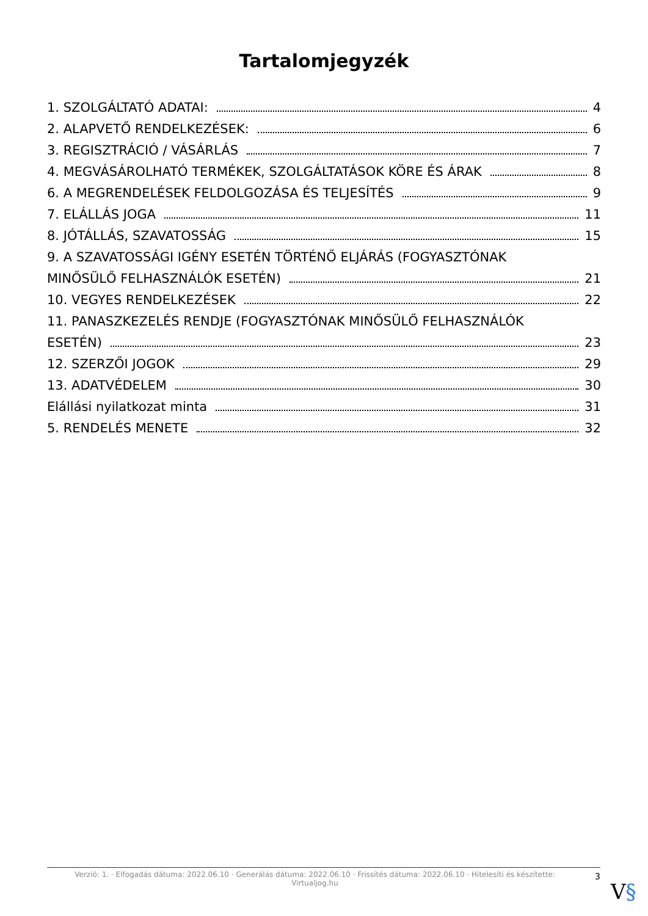Tartalomjegyzék
1. SZOLGÁLTATÓ ADATAI: 4
2. ALAPVETŐ RENDELKEZÉSEK: 6
3. REGISZTRÁCIÓ / VÁSÁRLÁS 7
4. MEGVÁSÁROLHATÓ TERMÉKEK, SZOLGÁLTATÁSOK KÖRE ÉS ÁRAK 8
6. A MEGRENDELÉSEK FELDOLGOZÁSA ÉS TELJESÍTÉS 9
7. ELÁLLÁS JOGA 11
8. JÓTÁLLÁS, SZAVATOSSÁG 15
9. A SZAVATOSSÁGI IGÉNY ESETÉN TÖRTÉNŐ ELJÁRÁS (FOGYASZTÓNAK
MINŐSÜLŐ FELHASZNÁLÓK ESETÉN) 21
10. VEGYES RENDELKEZÉSEK 22
11. PANASZKEZELÉS RENDJE (FOGYASZTÓNAK MINŐSÜLŐ FELHASZNÁLÓK
ESETÉN) 23
12. SZERZŐI JOGOK 29
13. ADATVÉDELEM 30
Elállási nyilatkozat minta 31
5. RENDELÉS MENETE 32
Verzió: 1. · Elfogadás dátuma: 2022.06.10 · Generálás dátuma: 2022.06.10 · Frissítés dátuma: 2022.06.10 · Hitelesíti és készítette:
Virtualjog.hu
3
V§